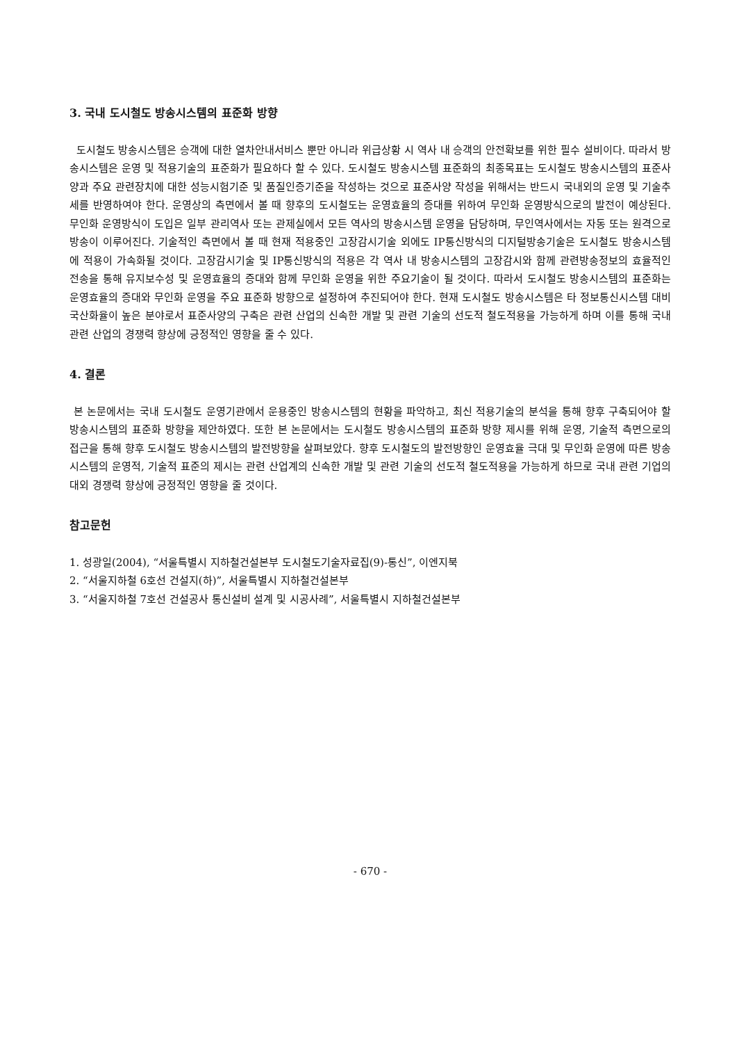3. 국내 도시철도 방송시스템의 표준화 방향
도시철도 방송시스템은 승객에 대한 열차안내서비스 뿐만 아니라 위급상황 시 역사 내 승객의 안전확보를 위한 필수 설비이다. 따라서 방송시스템은 운영 및 적용기술의 표준화가 필요하다 할 수 있다. 도시철도 방송시스템 표준화의 최종목표는 도시철도 방송시스템의 표준사양과 주요 관련장치에 대한 성능시험기준 및 품질인증기준을 작성하는 것으로 표준사양 작성을 위해서는 반드시 국내외의 운영 및 기술추세를 반영하여야 한다. 운영상의 측면에서 볼 때 향후의 도시철도는 운영효율의 증대를 위하여 무인화 운영방식으로의 발전이 예상된다. 무인화 운영방식이 도입은 일부 관리역사 또는 관제실에서 모든 역사의 방송시스템 운영을 담당하며, 무인역사에서는 자동 또는 원격으로 방송이 이루어진다. 기술적인 측면에서 볼 때 현재 적용중인 고장감시기술 외에도 IP통신방식의 디지털방송기술은 도시철도 방송시스템에 적용이 가속화될 것이다. 고장감시기술 및 IP통신방식의 적용은 각 역사 내 방송시스템의 고장감시와 함께 관련방송정보의 효율적인 전송을 통해 유지보수성 및 운영효율의 증대와 함께 무인화 운영을 위한 주요기술이 될 것이다. 따라서 도시철도 방송시스템의 표준화는 운영효율의 증대와 무인화 운영을 주요 표준화 방향으로 설정하여 추진되어야 한다. 현재 도시철도 방송시스템은 타 정보통신시스템 대비 국산화율이 높은 분야로서 표준사양의 구축은 관련 산업의 신속한 개발 및 관련 기술의 선도적 철도적용을 가능하게 하며 이를 통해 국내 관련 산업의 경쟁력 향상에 긍정적인 영향을 줄 수 있다.
4. 결론
본 논문에서는 국내 도시철도 운영기관에서 운용중인 방송시스템의 현황을 파악하고, 최신 적용기술의 분석을 통해 향후 구축되어야 할 방송시스템의 표준화 방향을 제안하였다. 또한 본 논문에서는 도시철도 방송시스템의 표준화 방향 제시를 위해 운영, 기술적 측면으로의 접근을 통해 향후 도시철도 방송시스템의 발전방향을 살펴보았다. 향후 도시철도의 발전방향인 운영효율 극대 및 무인화 운영에 따른 방송시스템의 운영적, 기술적 표준의 제시는 관련 산업계의 신속한 개발 및 관련 기술의 선도적 철도적용을 가능하게 하므로 국내 관련 기업의 대외 경쟁력 향상에 긍정적인 영향을 줄 것이다.
참고문헌
1. 성광일(2004), “서울특별시 지하철건설본부 도시철도기술자료집(9)-통신”, 이엔지북
2. “서울지하철 6호선 건설지(하)”, 서울특별시 지하철건설본부
3. “서울지하철 7호선 건설공사 통신설비 설계 및 시공사례”, 서울특별시 지하철건설본부
- 670 -